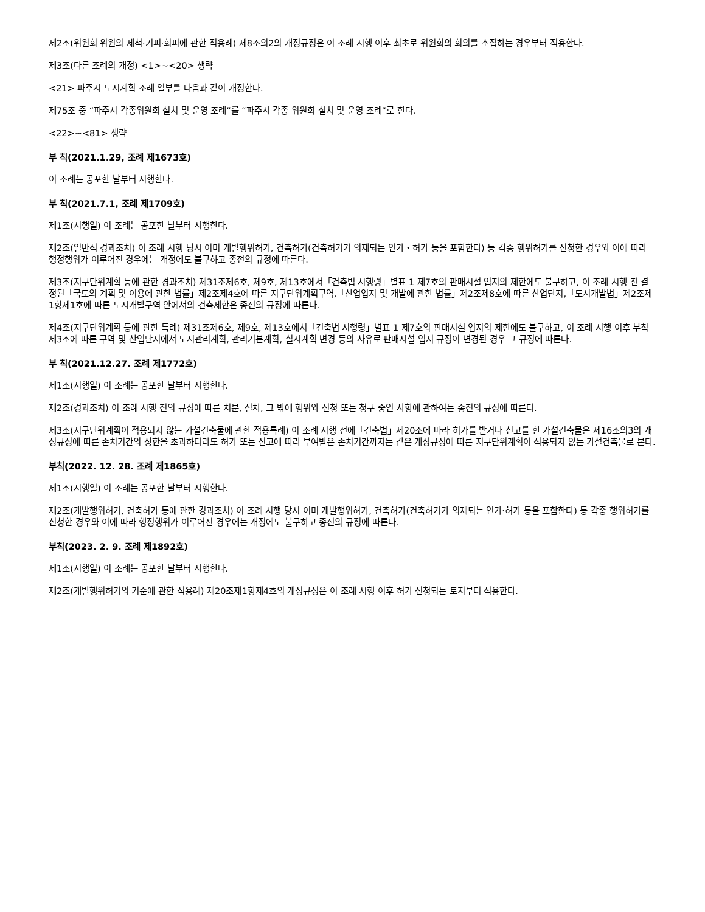제2조(위원회 위원의 제척·기피·회피에 관한 적용례) 제8조의2의 개정규정은 이 조례 시행 이후 최초로 위원회의 회의를 소집하는 경우부터 적용한다.
제3조(다른 조례의 개정) <1>~<20> 생략
<21> 파주시 도시계획 조례 일부를 다음과 같이 개정한다.
제75조 중 “파주시 각종위원회 설치 및 운영 조례”를 “파주시 각종 위원회 설치 및 운영 조례”로 한다.
<22>~<81> 생략
부 칙(2021.1.29, 조례 제1673호)
이 조례는 공포한 날부터 시행한다.
부 칙(2021.7.1, 조례 제1709호)
제1조(시행일) 이 조례는 공포한 날부터 시행한다.
제2조(일반적 경과조치) 이 조례 시행 당시 이미 개발행위허가, 건축허가(건축허가가 의제되는 인가・허가 등을 포함한다) 등 각종 행위허가를 신청한 경우와 이에 따라 행정행위가 이루어진 경우에는 개정에도 불구하고 종전의 규정에 따른다.
제3조(지구단위계획 등에 관한 경과조치) 제31조제6호, 제9호, 제13호에서「건축법 시행령」별표 1 제7호의 판매시설 입지의 제한에도 불구하고, 이 조례 시행 전 결정된「국토의 계획 및 이용에 관한 법률」제2조제4호에 따른 지구단위계획구역,「산업입지 및 개발에 관한 법률」제2조제8호에 따른 산업단지,「도시개발법」제2조제1항제1호에 따른 도시개발구역 안에서의 건축제한은 종전의 규정에 따른다.
제4조(지구단위계획 등에 관한 특례) 제31조제6호, 제9호, 제13호에서「건축법 시행령」별표 1 제7호의 판매시설 입지의 제한에도 불구하고, 이 조례 시행 이후 부칙 제3조에 따른 구역 및 산업단지에서 도시관리계획, 관리기본계획, 실시계획 변경 등의 사유로 판매시설 입지 규정이 변경된 경우 그 규정에 따른다.
부 칙(2021.12.27. 조례 제1772호)
제1조(시행일) 이 조례는 공포한 날부터 시행한다.
제2조(경과조치) 이 조례 시행 전의 규정에 따른 처분, 절차, 그 밖에 행위와 신청 또는 청구 중인 사항에 관하여는 종전의 규정에 따른다.
제3조(지구단위계획이 적용되지 않는 가설건축물에 관한 적용특례) 이 조례 시행 전에「건축법」제20조에 따라 허가를 받거나 신고를 한 가설건축물은 제16조의3의 개정규정에 따른 존치기간의 상한을 초과하더라도 허가 또는 신고에 따라 부여받은 존치기간까지는 같은 개정규정에 따른 지구단위계획이 적용되지 않는 가설건축물로 본다.
부칙(2022. 12. 28. 조례 제1865호)
제1조(시행일) 이 조례는 공포한 날부터 시행한다.
제2조(개발행위허가, 건축허가 등에 관한 경과조치) 이 조례 시행 당시 이미 개발행위허가, 건축허가(건축허가가 의제되는 인가·허가 등을 포함한다) 등 각종 행위허가를 신청한 경우와 이에 따라 행정행위가 이루어진 경우에는 개정에도 불구하고 종전의 규정에 따른다.
부칙(2023. 2. 9. 조례 제1892호)
제1조(시행일) 이 조례는 공포한 날부터 시행한다.
제2조(개발행위허가의 기준에 관한 적용례) 제20조제1항제4호의 개정규정은 이 조례 시행 이후 허가 신청되는 토지부터 적용한다.